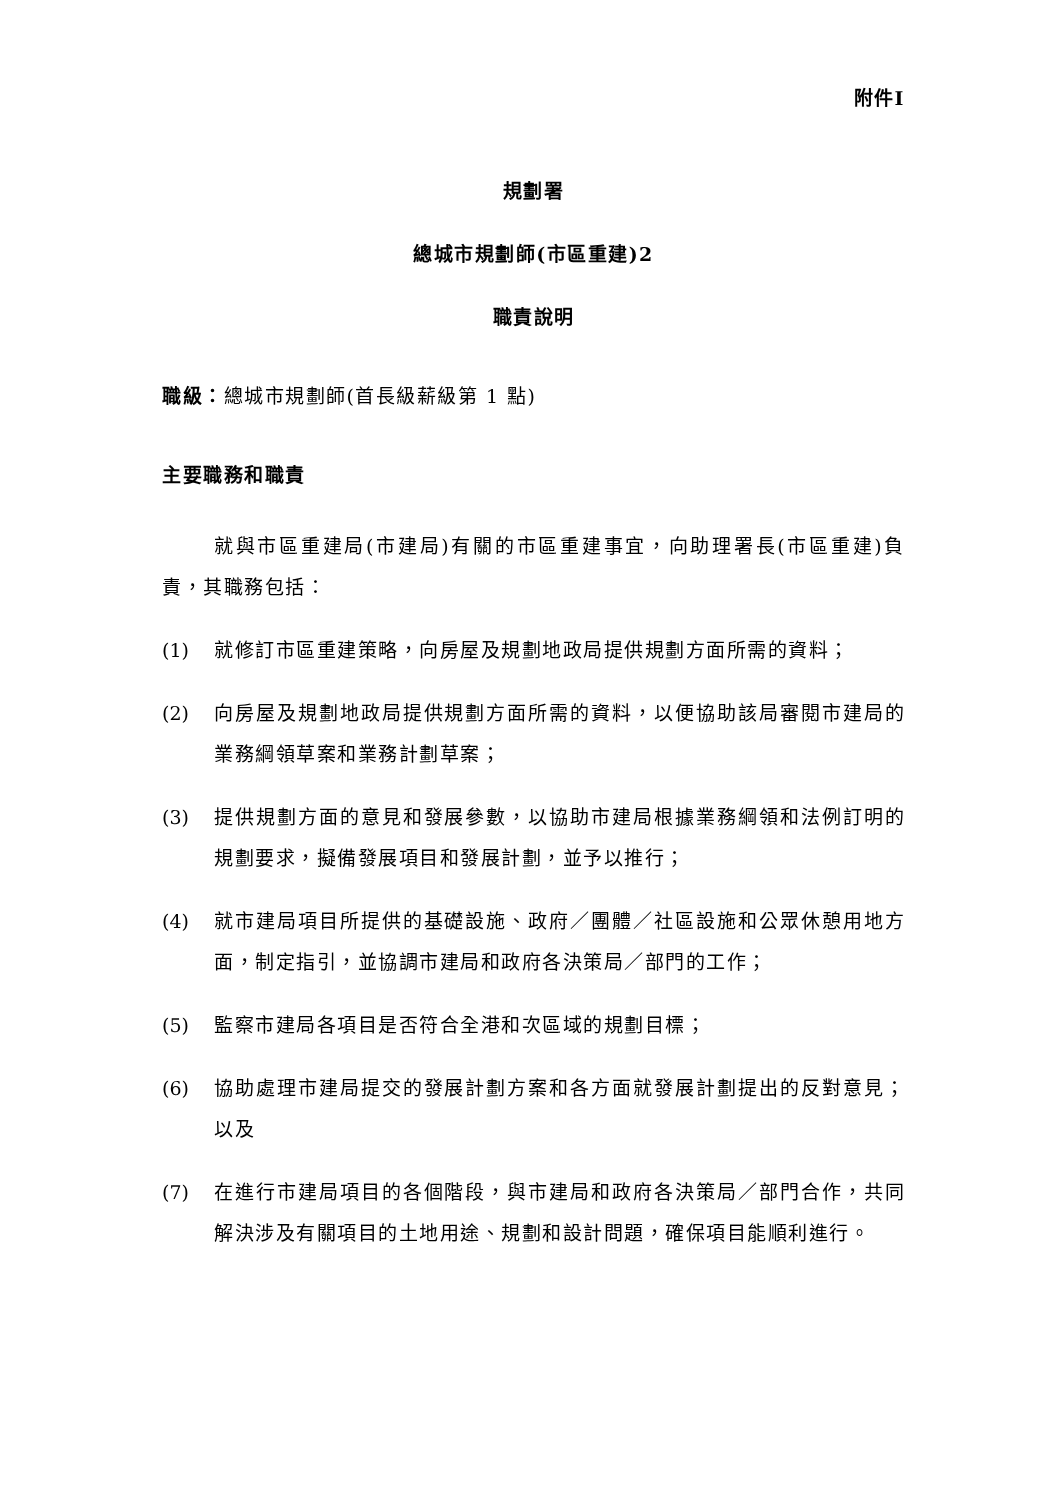附件I
規劃署
總城市規劃師(市區重建)2
職責說明
職級：總城市規劃師(首長級薪級第 1 點)
主要職務和職責
就與市區重建局(市建局)有關的市區重建事宜，向助理署長(市區重建)負責，其職務包括：
(1) 就修訂市區重建策略，向房屋及規劃地政局提供規劃方面所需的資料；
(2) 向房屋及規劃地政局提供規劃方面所需的資料，以便協助該局審閱市建局的業務綱領草案和業務計劃草案；
(3) 提供規劃方面的意見和發展參數，以協助市建局根據業務綱領和法例訂明的規劃要求，擬備發展項目和發展計劃，並予以推行；
(4) 就市建局項目所提供的基礎設施、政府／團體／社區設施和公眾休憩用地方面，制定指引，並協調市建局和政府各決策局／部門的工作；
(5) 監察市建局各項目是否符合全港和次區域的規劃目標；
(6) 協助處理市建局提交的發展計劃方案和各方面就發展計劃提出的反對意見；以及
(7) 在進行市建局項目的各個階段，與市建局和政府各決策局／部門合作，共同解決涉及有關項目的土地用途、規劃和設計問題，確保項目能順利進行。